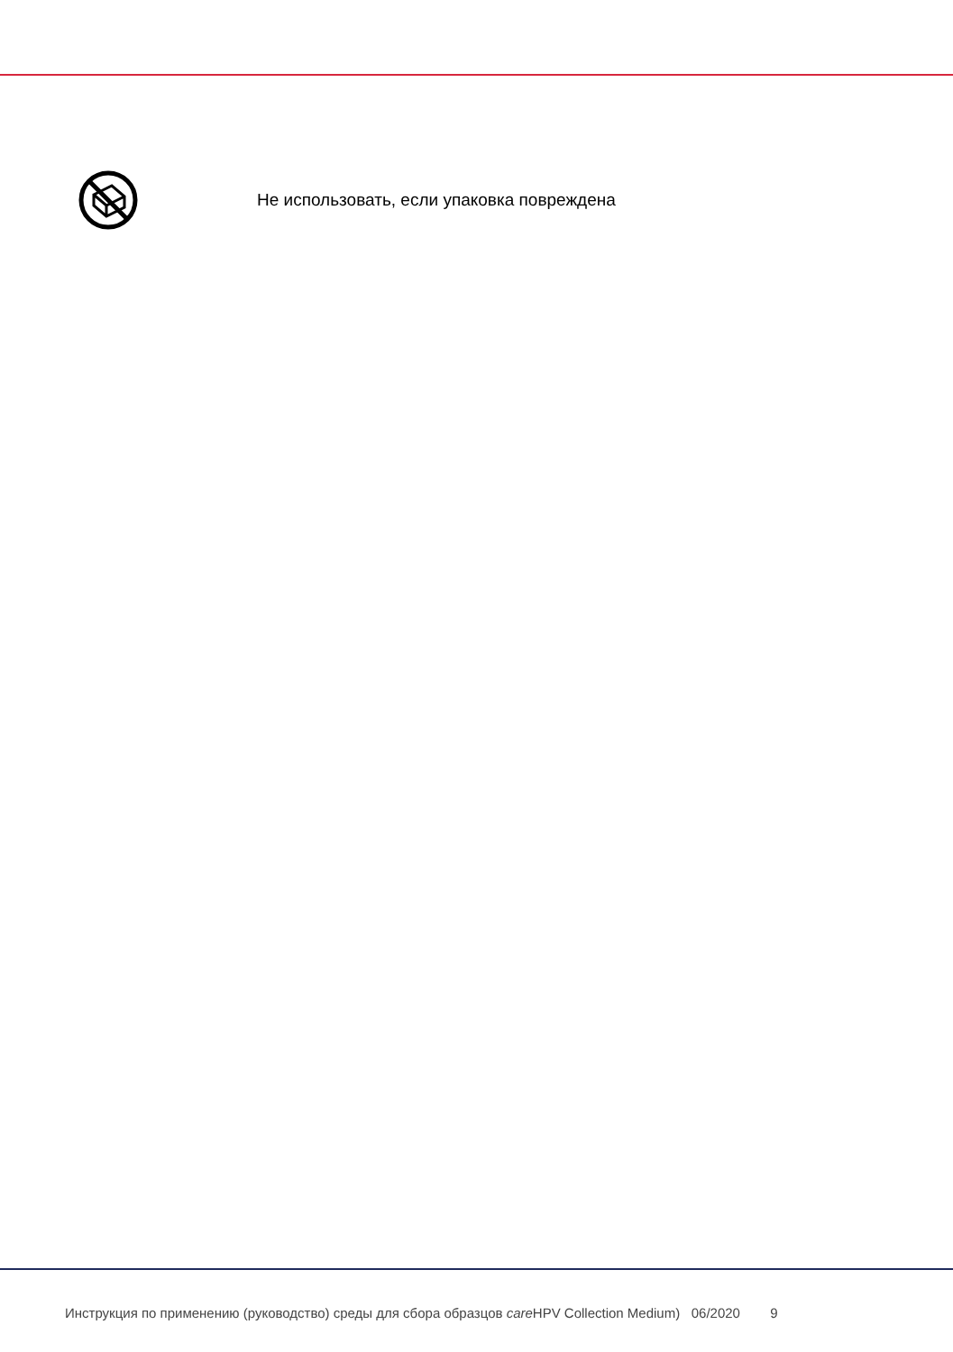Не использовать, если упаковка повреждена
Инструкция по применению (руководство) среды для сбора образцов care HPV Collection Medium) 06/2020 9